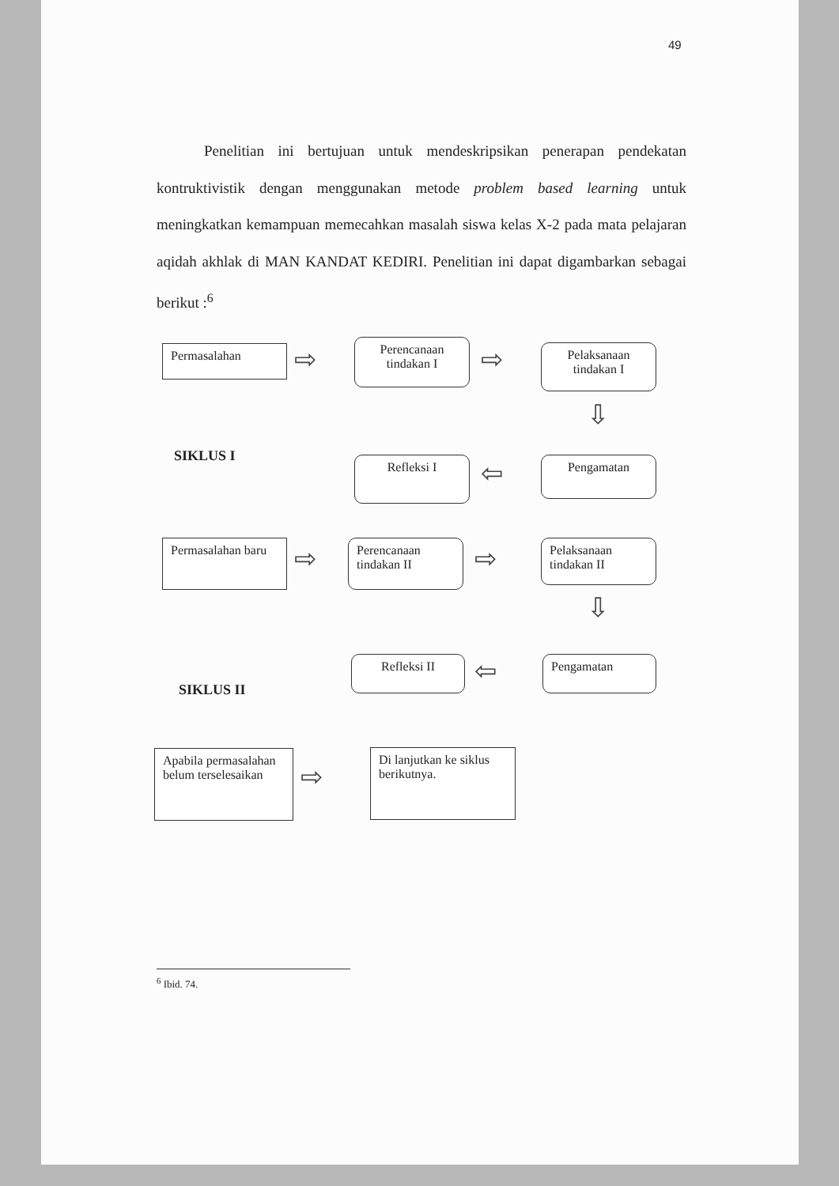49
Penelitian ini bertujuan untuk mendeskripsikan penerapan pendekatan kontruktivistik dengan menggunakan metode problem based learning untuk meningkatkan kemampuan memecahkan masalah siswa kelas X-2 pada mata pelajaran aqidah akhlak di MAN KANDAT KEDIRI. Penelitian ini dapat digambarkan sebagai berikut :<sup>6</sup>
Permasalahan ⇨
Perencanaan tindakan I
⇨
Pelaksanaan tindakan I
⇩
SIKLUS I Refleksi I ⇦ Pengamatan
Permasalahan baru
⇨
Perencanaan tindakan II
⇨
Pelaksanaan tindakan II
⇩
Refleksi II ⇦ Pengamatan
SIKLUS II
Apabila permasalahan belum terselesaikan
⇨
Di lanjutkan ke siklus berikutnya.
<sup>6</sup> Ibid. 74.